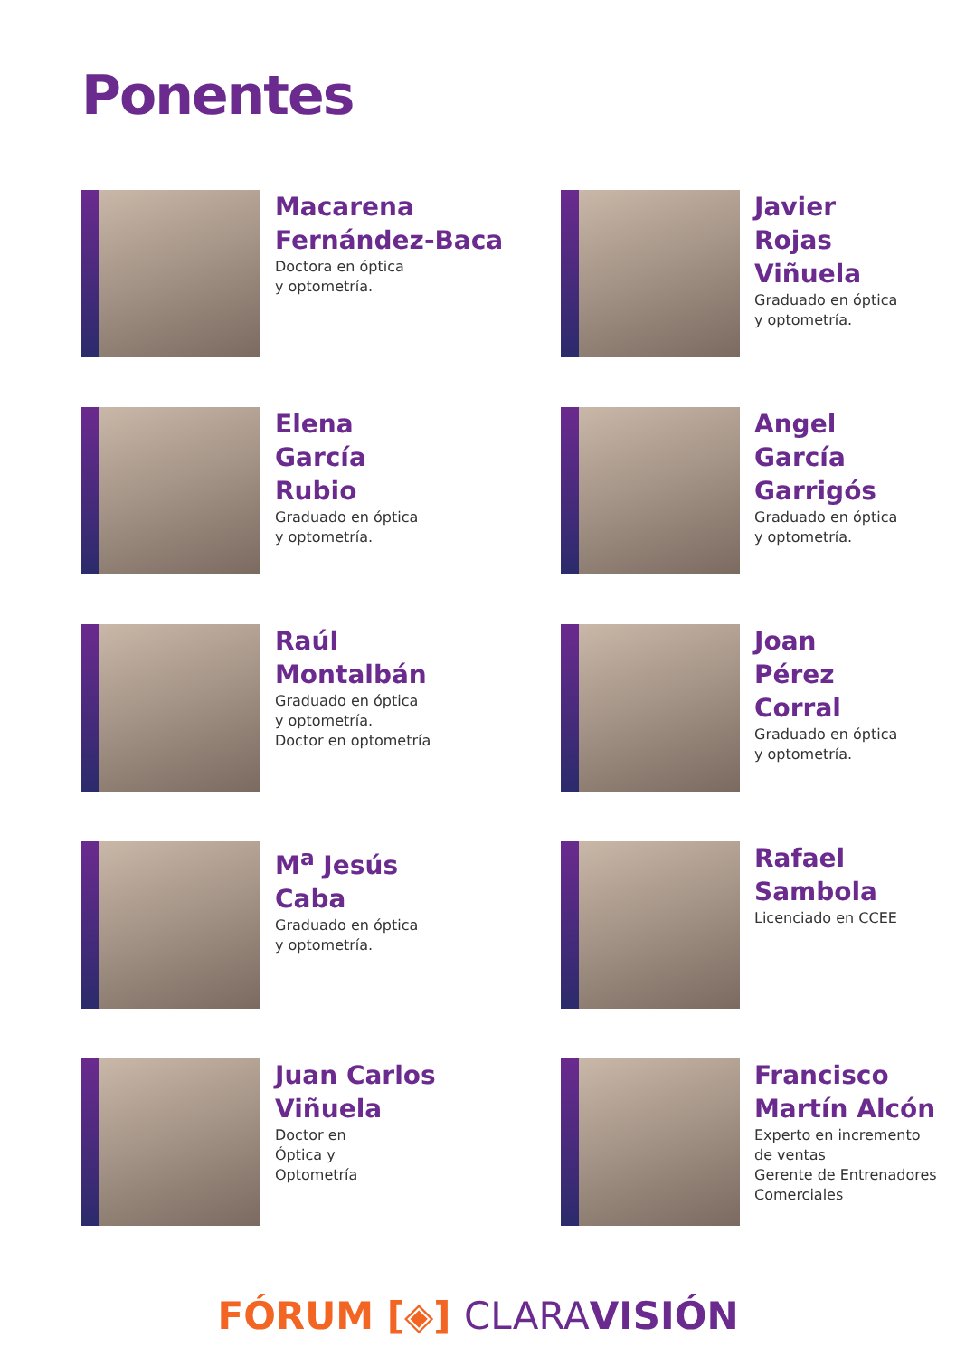Ponentes
Macarena
Fernández-Baca
Doctora en óptica
y optometría.
Javier
Rojas
Viñuela
Graduado en óptica
y optometría.
Elena
García
Rubio
Graduado en óptica
y optometría.
Angel
García
Garrigós
Graduado en óptica
y optometría.
Raúl
Montalbán
Graduado en óptica
y optometría.
Doctor en optometría
Joan
Pérez
Corral
Graduado en óptica
y optometría.
M<sup>a</sup> Jesús
Caba
Graduado en óptica
y optometría.
Rafael
Sambola
Licenciado en CCEE
Juan Carlos
Viñuela
Doctor en
Óptica y
Optometría
Francisco
Martín Alcón
Experto en incremento
de ventas
Gerente de Entrenadores
Comerciales
FÓRUM [◈] CLARA VISIÓN